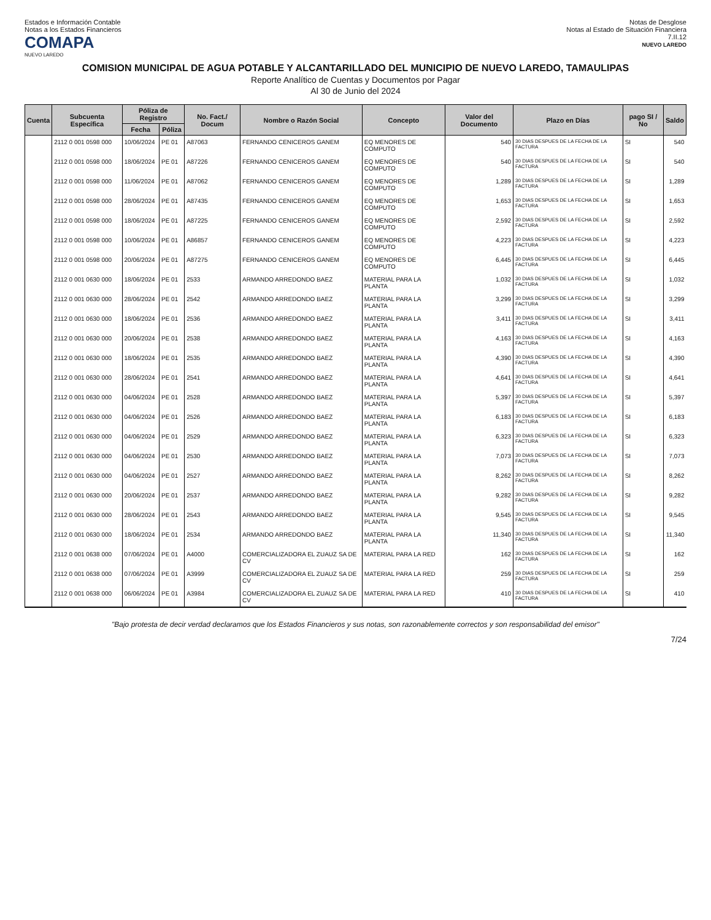Estados e Información Contable
Notas a los Estados Financieros
COMAPA
NUEVO LAREDO
Notas de Desglose
Notas al Estado de Situación Financiera
7.II.12
NUEVO LAREDO
COMISION MUNICIPAL DE AGUA POTABLE Y ALCANTARILLADO DEL MUNICIPIO DE NUEVO LAREDO, TAMAULIPAS
Reporte Analítico de Cuentas y Documentos por Pagar
Al 30 de Junio del 2024
| Cuenta | Subcuenta Específica | Póliza de Registro | | No. Fact./ Docum | Nombre o Razón Social | Concepto | Valor del Documento | Plazo en Días | pago SI / No | Saldo |
| --- | --- | --- | --- | --- | --- | --- | --- | --- | --- | --- |
| | | Fecha | Póliza | | | | | | | |
| | 2112 0 001 0598 000 | 10/06/2024 | PE 01 | A87063 | FERNANDO CENICEROS GANEM | EQ MENORES DE COMPUTO | 540 | 30 DIAS DESPUES DE LA FECHA DE LA FACTURA | SI | 540 |
| | 2112 0 001 0598 000 | 18/06/2024 | PE 01 | A87226 | FERNANDO CENICEROS GANEM | EQ MENORES DE COMPUTO | 540 | 30 DIAS DESPUES DE LA FECHA DE LA FACTURA | SI | 540 |
| | 2112 0 001 0598 000 | 11/06/2024 | PE 01 | A87062 | FERNANDO CENICEROS GANEM | EQ MENORES DE COMPUTO | 1,289 | 30 DIAS DESPUES DE LA FECHA DE LA FACTURA | SI | 1,289 |
| | 2112 0 001 0598 000 | 28/06/2024 | PE 01 | A87435 | FERNANDO CENICEROS GANEM | EQ MENORES DE COMPUTO | 1,653 | 30 DIAS DESPUES DE LA FECHA DE LA FACTURA | SI | 1,653 |
| | 2112 0 001 0598 000 | 18/06/2024 | PE 01 | A87225 | FERNANDO CENICEROS GANEM | EQ MENORES DE COMPUTO | 2,592 | 30 DIAS DESPUES DE LA FECHA DE LA FACTURA | SI | 2,592 |
| | 2112 0 001 0598 000 | 10/06/2024 | PE 01 | A86857 | FERNANDO CENICEROS GANEM | EQ MENORES DE COMPUTO | 4,223 | 30 DIAS DESPUES DE LA FECHA DE LA FACTURA | SI | 4,223 |
| | 2112 0 001 0598 000 | 20/06/2024 | PE 01 | A87275 | FERNANDO CENICEROS GANEM | EQ MENORES DE COMPUTO | 6,445 | 30 DIAS DESPUES DE LA FECHA DE LA FACTURA | SI | 6,445 |
| | 2112 0 001 0630 000 | 18/06/2024 | PE 01 | 2533 | ARMANDO ARREDONDO BAEZ | MATERIAL PARA LA PLANTA | 1,032 | 30 DIAS DESPUES DE LA FECHA DE LA FACTURA | SI | 1,032 |
| | 2112 0 001 0630 000 | 28/06/2024 | PE 01 | 2542 | ARMANDO ARREDONDO BAEZ | MATERIAL PARA LA PLANTA | 3,299 | 30 DIAS DESPUES DE LA FECHA DE LA FACTURA | SI | 3,299 |
| | 2112 0 001 0630 000 | 18/06/2024 | PE 01 | 2536 | ARMANDO ARREDONDO BAEZ | MATERIAL PARA LA PLANTA | 3,411 | 30 DIAS DESPUES DE LA FECHA DE LA FACTURA | SI | 3,411 |
| | 2112 0 001 0630 000 | 20/06/2024 | PE 01 | 2538 | ARMANDO ARREDONDO BAEZ | MATERIAL PARA LA PLANTA | 4,163 | 30 DIAS DESPUES DE LA FECHA DE LA FACTURA | SI | 4,163 |
| | 2112 0 001 0630 000 | 18/06/2024 | PE 01 | 2535 | ARMANDO ARREDONDO BAEZ | MATERIAL PARA LA PLANTA | 4,390 | 30 DIAS DESPUES DE LA FECHA DE LA FACTURA | SI | 4,390 |
| | 2112 0 001 0630 000 | 28/06/2024 | PE 01 | 2541 | ARMANDO ARREDONDO BAEZ | MATERIAL PARA LA PLANTA | 4,641 | 30 DIAS DESPUES DE LA FECHA DE LA FACTURA | SI | 4,641 |
| | 2112 0 001 0630 000 | 04/06/2024 | PE 01 | 2528 | ARMANDO ARREDONDO BAEZ | MATERIAL PARA LA PLANTA | 5,397 | 30 DIAS DESPUES DE LA FECHA DE LA FACTURA | SI | 5,397 |
| | 2112 0 001 0630 000 | 04/06/2024 | PE 01 | 2526 | ARMANDO ARREDONDO BAEZ | MATERIAL PARA LA PLANTA | 6,183 | 30 DIAS DESPUES DE LA FECHA DE LA FACTURA | SI | 6,183 |
| | 2112 0 001 0630 000 | 04/06/2024 | PE 01 | 2529 | ARMANDO ARREDONDO BAEZ | MATERIAL PARA LA PLANTA | 6,323 | 30 DIAS DESPUES DE LA FECHA DE LA FACTURA | SI | 6,323 |
| | 2112 0 001 0630 000 | 04/06/2024 | PE 01 | 2530 | ARMANDO ARREDONDO BAEZ | MATERIAL PARA LA PLANTA | 7,073 | 30 DIAS DESPUES DE LA FECHA DE LA FACTURA | SI | 7,073 |
| | 2112 0 001 0630 000 | 04/06/2024 | PE 01 | 2527 | ARMANDO ARREDONDO BAEZ | MATERIAL PARA LA PLANTA | 8,262 | 30 DIAS DESPUES DE LA FECHA DE LA FACTURA | SI | 8,262 |
| | 2112 0 001 0630 000 | 20/06/2024 | PE 01 | 2537 | ARMANDO ARREDONDO BAEZ | MATERIAL PARA LA PLANTA | 9,282 | 30 DIAS DESPUES DE LA FECHA DE LA FACTURA | SI | 9,282 |
| | 2112 0 001 0630 000 | 28/06/2024 | PE 01 | 2543 | ARMANDO ARREDONDO BAEZ | MATERIAL PARA LA PLANTA | 9,545 | 30 DIAS DESPUES DE LA FECHA DE LA FACTURA | SI | 9,545 |
| | 2112 0 001 0630 000 | 18/06/2024 | PE 01 | 2534 | ARMANDO ARREDONDO BAEZ | MATERIAL PARA LA PLANTA | 11,340 | 30 DIAS DESPUES DE LA FECHA DE LA FACTURA | SI | 11,340 |
| | 2112 0 001 0638 000 | 07/06/2024 | PE 01 | A4000 | COMERCIALIZADORA EL ZUAUZ SA DE CV | MATERIAL PARA LA RED | 162 | 30 DIAS DESPUES DE LA FECHA DE LA FACTURA | SI | 162 |
| | 2112 0 001 0638 000 | 07/06/2024 | PE 01 | A3999 | COMERCIALIZADORA EL ZUAUZ SA DE CV | MATERIAL PARA LA RED | 259 | 30 DIAS DESPUES DE LA FECHA DE LA FACTURA | SI | 259 |
| | 2112 0 001 0638 000 | 06/06/2024 | PE 01 | A3984 | COMERCIALIZADORA EL ZUAUZ SA DE CV | MATERIAL PARA LA RED | 410 | 30 DIAS DESPUES DE LA FECHA DE LA FACTURA | SI | 410 |
"Bajo protesta de decir verdad declaramos que los Estados Financieros y sus notas, son razonablemente correctos y son responsabilidad del emisor"
7/24